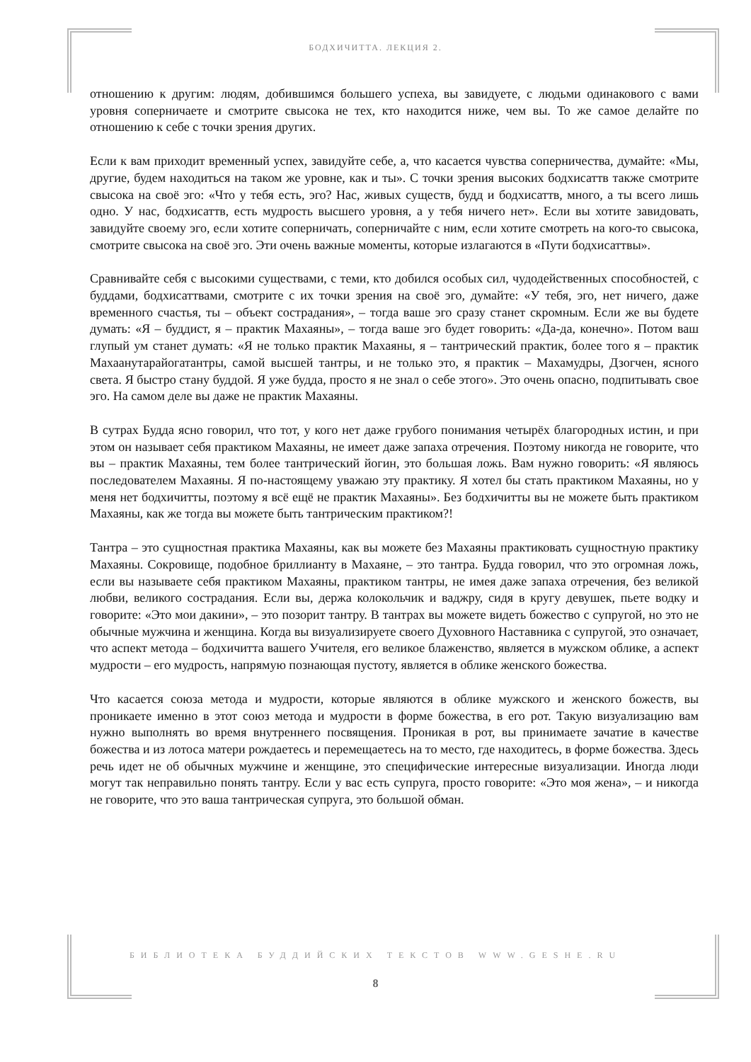БОДХИЧИТТА. ЛЕКЦИЯ 2.
отношению к другим: людям, добившимся большего успеха, вы завидуете, с людьми одинакового с вами уровня соперничаете и смотрите свысока не тех, кто находится ниже, чем вы. То же самое делайте по отношению к себе с точки зрения других.
Если к вам приходит временный успех, завидуйте себе, а, что касается чувства соперничества, думайте: «Мы, другие, будем находиться на таком же уровне, как и ты». С точки зрения высоких бодхисаттв также смотрите свысока на своё эго: «Что у тебя есть, эго? Нас, живых существ, будд и бодхисаттв, много, а ты всего лишь одно. У нас, бодхисаттв, есть мудрость высшего уровня, а у тебя ничего нет». Если вы хотите завидовать, завидуйте своему эго, если хотите соперничать, соперничайте с ним, если хотите смотреть на кого-то свысока, смотрите свысока на своё эго. Эти очень важные моменты, которые излагаются в «Пути бодхисаттвы».
Сравнивайте себя с высокими существами, с теми, кто добился особых сил, чудодейственных способностей, с буддами, бодхисаттвами, смотрите с их точки зрения на своё эго, думайте: «У тебя, эго, нет ничего, даже временного счастья, ты – объект сострадания», – тогда ваше эго сразу станет скромным. Если же вы будете думать: «Я – буддист, я – практик Махаяны», – тогда ваше эго будет говорить: «Да-да, конечно». Потом ваш глупый ум станет думать: «Я не только практик Махаяны, я – тантрический практик, более того я – практик Махаанутарайогатантры, самой высшей тантры, и не только это, я практик – Махамудры, Дзогчен, ясного света. Я быстро стану буддой. Я уже будда, просто я не знал о себе этого». Это очень опасно, подпитывать свое эго. На самом деле вы даже не практик Махаяны.
В сутрах Будда ясно говорил, что тот, у кого нет даже грубого понимания четырёх благородных истин, и при этом он называет себя практиком Махаяны, не имеет даже запаха отречения. Поэтому никогда не говорите, что вы – практик Махаяны, тем более тантрический йогин, это большая ложь. Вам нужно говорить: «Я являюсь последователем Махаяны. Я по-настоящему уважаю эту практику. Я хотел бы стать практиком Махаяны, но у меня нет бодхичитты, поэтому я всё ещё не практик Махаяны». Без бодхичитты вы не можете быть практиком Махаяны, как же тогда вы можете быть тантрическим практиком?!
Тантра – это сущностная практика Махаяны, как вы можете без Махаяны практиковать сущностную практику Махаяны. Сокровище, подобное бриллианту в Махаяне, – это тантра. Будда говорил, что это огромная ложь, если вы называете себя практиком Махаяны, практиком тантры, не имея даже запаха отречения, без великой любви, великого сострадания. Если вы, держа колокольчик и ваджру, сидя в кругу девушек, пьете водку и говорите: «Это мои дакини», – это позорит тантру. В тантрах вы можете видеть божество с супругой, но это не обычные мужчина и женщина. Когда вы визуализируете своего Духовного Наставника с супругой, это означает, что аспект метода – бодхичитта вашего Учителя, его великое блаженство, является в мужском облике, а аспект мудрости – его мудрость, напрямую познающая пустоту, является в облике женского божества.
Что касается союза метода и мудрости, которые являются в облике мужского и женского божеств, вы проникаете именно в этот союз метода и мудрости в форме божества, в его рот. Такую визуализацию вам нужно выполнять во время внутреннего посвящения. Проникая в рот, вы принимаете зачатие в качестве божества и из лотоса матери рождаетесь и перемещаетесь на то место, где находитесь, в форме божества. Здесь речь идет не об обычных мужчине и женщине, это специфические интересные визуализации. Иногда люди могут так неправильно понять тантру. Если у вас есть супруга, просто говорите: «Это моя жена», – и никогда не говорите, что это ваша тантрическая супруга, это большой обман.
БИБЛИОТЕКА БУДДИЙСКИХ ТЕКСТОВ WWW.GESHE.RU
8